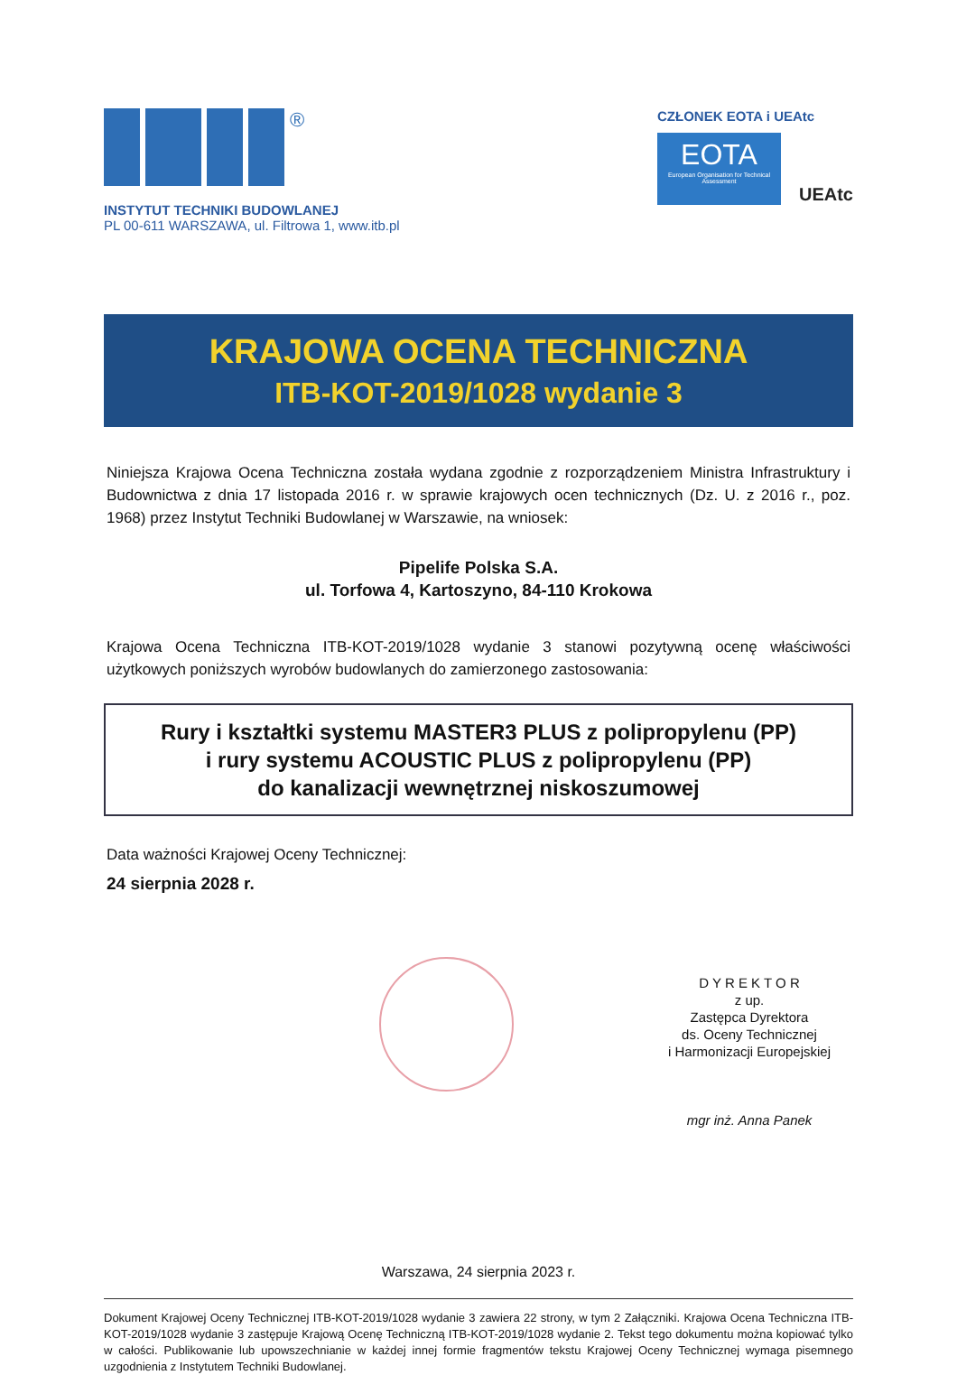®
INSTYTUT TECHNIKI BUDOWLANEJ
PL 00-611 WARSZAWA, ul. Filtrowa 1, www.itb.pl
CZŁONEK EOTA i UEAtc
EOTA
European Organisation for Technical Assessment
UEAtc
KRAJOWA OCENA TECHNICZNA
ITB-KOT-2019/1028 wydanie 3
Niniejsza Krajowa Ocena Techniczna została wydana zgodnie z rozporządzeniem Ministra Infrastruktury i Budownictwa z dnia 17 listopada 2016 r. w sprawie krajowych ocen technicznych (Dz. U. z 2016 r., poz. 1968) przez Instytut Techniki Budowlanej w Warszawie, na wniosek:
Pipelife Polska S.A.
ul. Torfowa 4, Kartoszyno, 84-110 Krokowa
Krajowa Ocena Techniczna ITB-KOT-2019/1028 wydanie 3 stanowi pozytywną ocenę właściwości użytkowych poniższych wyrobów budowlanych do zamierzonego zastosowania:
Rury i kształtki systemu MASTER3 PLUS z polipropylenu (PP)
i rury systemu ACOUSTIC PLUS z polipropylenu (PP)
do kanalizacji wewnętrznej niskoszumowej
Data ważności Krajowej Oceny Technicznej:
24 sierpnia 2028 r.
D Y R E K T O R
z up.
Zastępca Dyrektora
ds. Oceny Technicznej
i Harmonizacji Europejskiej
mgr inż. Anna Panek
Warszawa, 24 sierpnia 2023 r.
Dokument Krajowej Oceny Technicznej ITB-KOT-2019/1028 wydanie 3 zawiera 22 strony, w tym 2 Załączniki. Krajowa Ocena Techniczna ITB-KOT-2019/1028 wydanie 3 zastępuje Krajową Ocenę Techniczną ITB-KOT-2019/1028 wydanie 2. Tekst tego dokumentu można kopiować tylko w całości. Publikowanie lub upowszechnianie w każdej innej formie fragmentów tekstu Krajowej Oceny Technicznej wymaga pisemnego uzgodnienia z Instytutem Techniki Budowlanej.